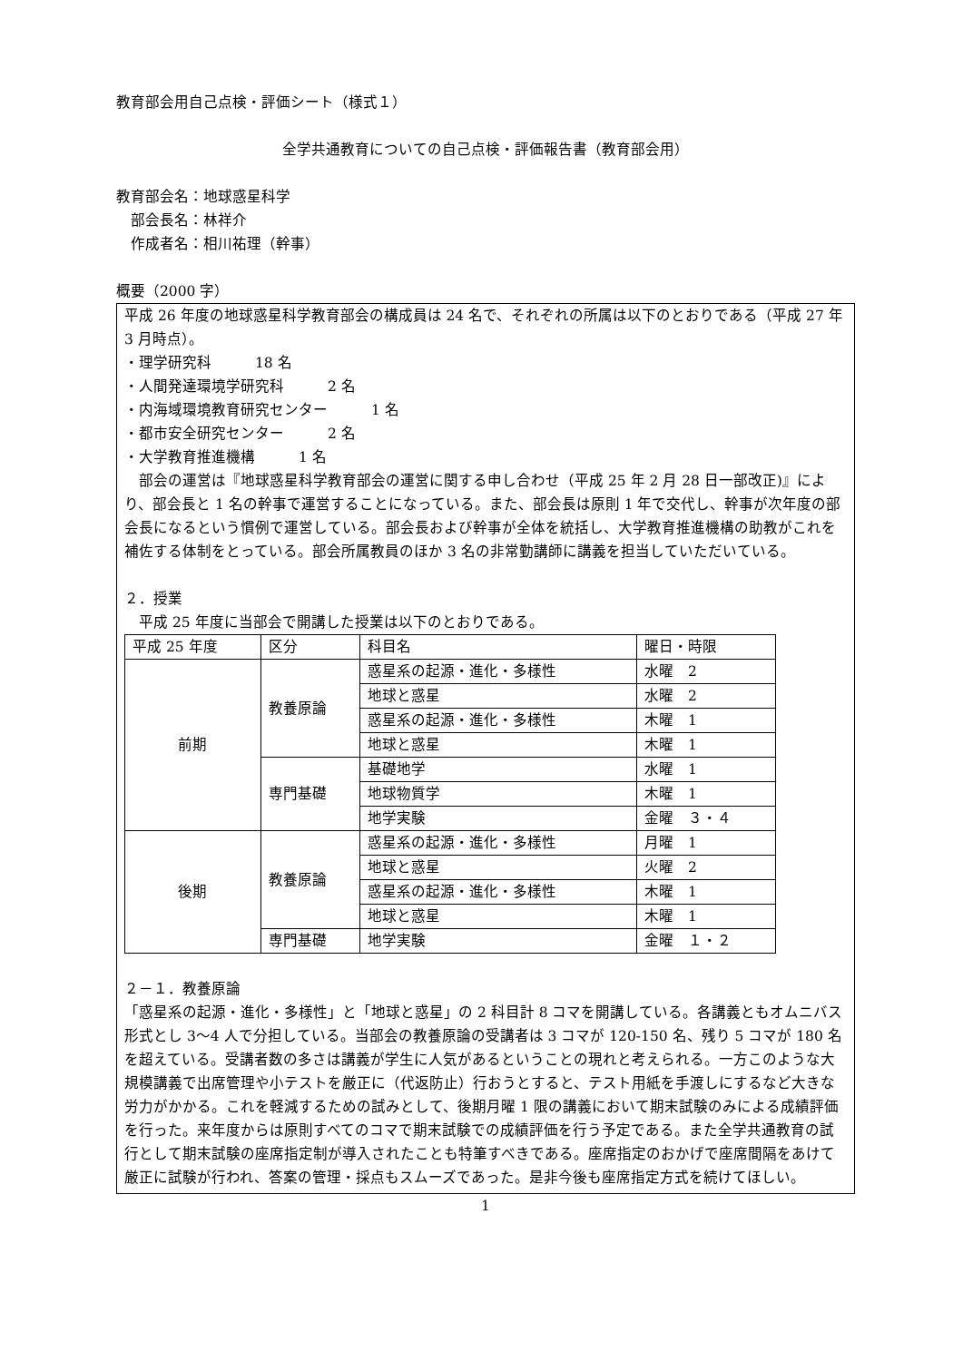教育部会用自己点検・評価シート（様式１）
全学共通教育についての自己点検・評価報告書（教育部会用）
教育部会名：地球惑星科学
　部会長名：林祥介
　作成者名：相川祐理（幹事）
概要（2000 字）
平成 26 年度の地球惑星科学教育部会の構成員は 24 名で、それぞれの所属は以下のとおりである（平成 27 年 3 月時点）。
・理学研究科　　　18 名
・人間発達環境学研究科　　　2 名
・内海域環境教育研究センター　　　1 名
・都市安全研究センター　　　2 名
・大学教育推進機構　　　1 名
　部会の運営は『地球惑星科学教育部会の運営に関する申し合わせ（平成 25 年 2 月 28 日一部改正)』により、部会長と 1 名の幹事で運営することになっている。また、部会長は原則 1 年で交代し、幹事が次年度の部会長になるという慣例で運営している。部会長および幹事が全体を統括し、大学教育推進機構の助教がこれを補佐する体制をとっている。部会所属教員のほか 3 名の非常勤講師に講義を担当していただいている。
２．授業
　平成 25 年度に当部会で開講した授業は以下のとおりである。
| 平成 25 年度 | 区分 | 科目名 | 曜日・時限 |
| 前期 | 教養原論 | 惑星系の起源・進化・多様性 | 水曜 2 |
| | | 地球と惑星 | 水曜 2 |
| | | 惑星系の起源・進化・多様性 | 木曜 1 |
| | | 地球と惑星 | 木曜 1 |
| | 専門基礎 | 基礎地学 | 水曜 1 |
| | | 地球物質学 | 木曜 1 |
| | | 地学実験 | 金曜 ３・４ |
| 後期 | 教養原論 | 惑星系の起源・進化・多様性 | 月曜 1 |
| | | 地球と惑星 | 火曜 2 |
| | | 惑星系の起源・進化・多様性 | 木曜 1 |
| | | 地球と惑星 | 木曜 1 |
| | 専門基礎 | 地学実験 | 金曜 １・２ |
２－１．教養原論
「惑星系の起源・進化・多様性」と「地球と惑星」の 2 科目計 8 コマを開講している。各講義ともオムニバス形式とし 3～4 人で分担している。当部会の教養原論の受講者は 3 コマが 120-150 名、残り 5 コマが 180 名を超えている。受講者数の多さは講義が学生に人気があるということの現れと考えられる。一方このような大規模講義で出席管理や小テストを厳正に（代返防止）行おうとすると、テスト用紙を手渡しにするなど大きな労力がかかる。これを軽減するための試みとして、後期月曜 1 限の講義において期末試験のみによる成績評価を行った。来年度からは原則すべてのコマで期末試験での成績評価を行う予定である。また全学共通教育の試行として期末試験の座席指定制が導入されたことも特筆すべきである。座席指定のおかげで座席間隔をあけて厳正に試験が行われ、答案の管理・採点もスムーズであった。是非今後も座席指定方式を続けてほしい。
1